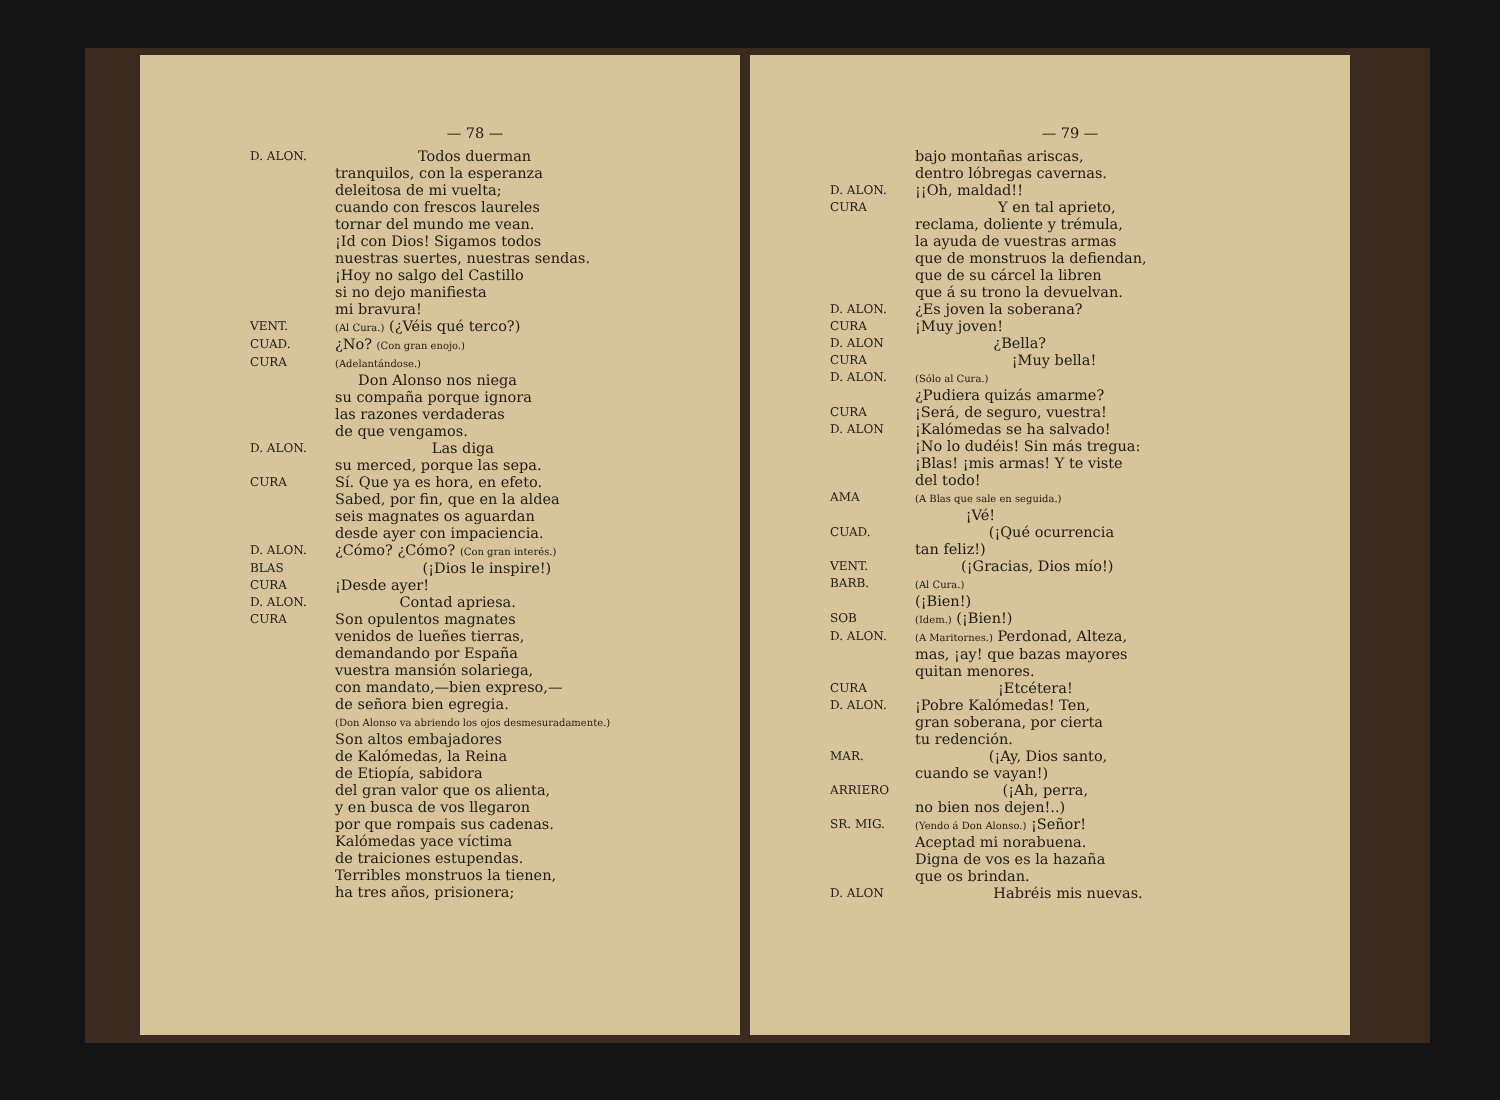— 78 —
D. ALON.
Todos duerman
tranquilos, con la esperanza
deleitosa de mi vuelta;
cuando con frescos laureles
tornar del mundo me vean.
¡Id con Dios! Sigamos todos
nuestras suertes, nuestras sendas.
¡Hoy no salgo del Castillo
si no dejo manifiesta
mi bravura!
VENT.
(Al Cura.) (¿Véis qué terco?)
CUAD.
¿No? (Con gran enojo.)
CURA
(Adelantándose.)
Don Alonso nos niega
su compaña porque ignora
las razones verdaderas
de que vengamos.
D. ALON.
Las diga
su merced, porque las sepa.
CURA
Sí. Que ya es hora, en efeto.
Sabed, por fin, que en la aldea
seis magnates os aguardan
desde ayer con impaciencia.
D. ALON.
¿Cómo? ¿Cómo? (Con gran interés.)
BLAS
(¡Dios le inspire!)
CURA
¡Desde ayer!
D. ALON.
Contad apriesa.
CURA
Son opulentos magnates
venidos de lueñes tierras,
demandando por España
vuestra mansión solariega,
con mandato,—bien expreso,—
de señora bien egregia.
(Don Alonso va abriendo los ojos desmesuradamente.)
Son altos embajadores
de Kalómedas, la Reina
de Etiopía, sabidora
del gran valor que os alienta,
y en busca de vos llegaron
por que rompais sus cadenas.
Kalómedas yace víctima
de traiciones estupendas.
Terribles monstruos la tienen,
ha tres años, prisionera;
— 79 —
bajo montañas ariscas,
dentro lóbregas cavernas.
D. ALON.
¡¡Oh, maldad!!
CURA
Y en tal aprieto,
reclama, doliente y trémula,
la ayuda de vuestras armas
que de monstruos la defiendan,
que de su cárcel la libren
que á su trono la devuelvan.
D. ALON.
¿Es joven la soberana?
CURA
¡Muy joven!
D. ALON
¿Bella?
CURA
¡Muy bella!
D. ALON.
(Sólo al Cura.)
¿Pudiera quizás amarme?
CURA
¡Será, de seguro, vuestra!
D. ALON
¡Kalómedas se ha salvado!
¡No lo dudéis! Sin más tregua:
¡Blas! ¡mis armas! Y te viste
del todo!
AMA
(A Blas que sale en seguida.)
¡Vé!
CUAD.
(¡Qué ocurrencia
tan feliz!)
VENT.
(¡Gracias, Dios mío!)
BARB.
(Al Cura.)
(¡Bien!)
SOB
(Idem.) (¡Bien!)
D. ALON.
(A Maritornes.) Perdonad, Alteza,
mas, ¡ay! que bazas mayores
quitan menores.
CURA
¡Etcétera!
D. ALON.
¡Pobre Kalómedas! Ten,
gran soberana, por cierta
tu redención.
MAR.
(¡Ay, Dios santo,
cuando se vayan!)
ARRIERO
(¡Ah, perra,
no bien nos dejen!..)
SR. MIG.
(Yendo á Don Alonso.) ¡Señor!
Aceptad mi norabuena.
Digna de vos es la hazaña
que os brindan.
D. ALON
Habréis mis nuevas.